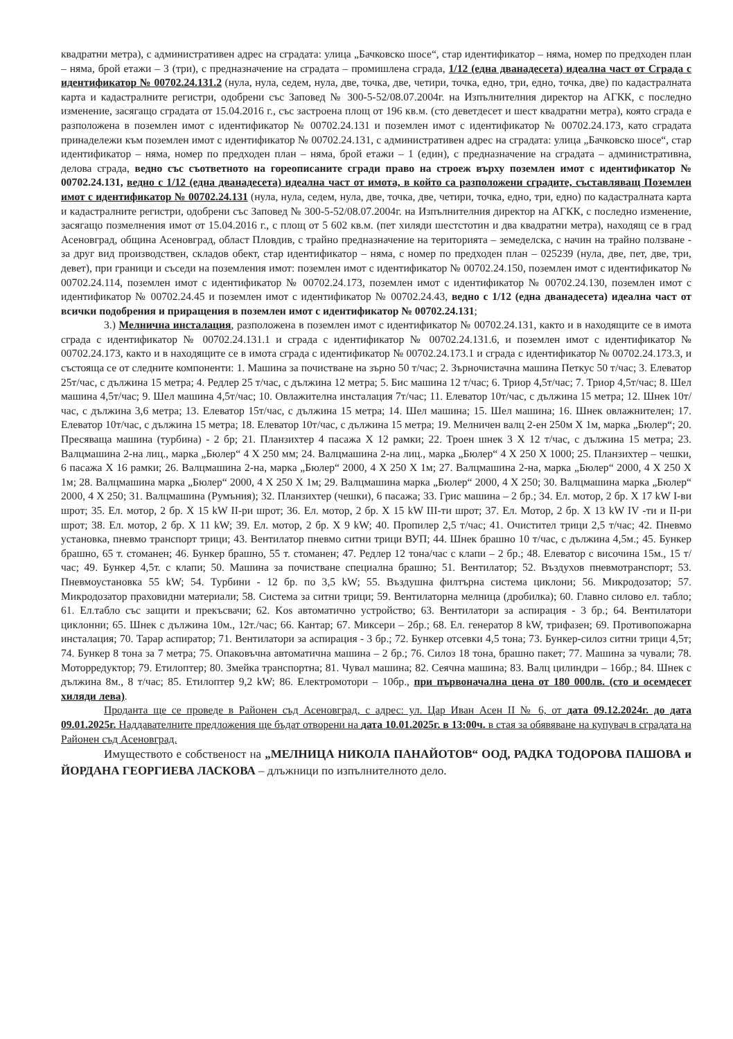квадратни метра), с административен адрес на сградата: улица „Бачковско шосе“, стар идентификатор – няма, номер по предходен план – няма, брой етажи – 3 (три), с предназначение на сградата – промишлена сграда, 1/12 (една дванадесета) идеална част от Сграда с идентификатор № 00702.24.131.2 (нула, нула, седем, нула, две, точка, две, четири, точка, едно, три, едно, точка, две) по кадастралната карта и кадастралните регистри, одобрени със Заповед № 300-5-52/08.07.2004г. на Изпълнителния директор на АГКК, с последно изменение, засягащо сградата от 15.04.2016 г., със застроена площ от 196 кв.м. (сто деветдесет и шест квадратни метра), която сграда е разположена в поземлен имот с идентификатор № 00702.24.131 и поземлен имот с идентификатор № 00702.24.173, като сградата принадележи към поземлен имот с идентификатор № 00702.24.131, с административен адрес на сградата: улица „Бачковско шосе“, стар идентификатор – няма, номер по предходен план – няма, брой етажи – 1 (един), с предназначение на сградата – административна, делова сграда, ведно със съответното на гореописаните сгради право на строеж върху поземлен имот с идентификатор № 00702.24.131, ведно с 1/12 (една дванадесета) идеална част от имота, в който са разположени сградите, съставляващ Поземлен имот с идентификатор № 00702.24.131 (нула, нула, седем, нула, две, точка, две, четири, точка, едно, три, едно) по кадастралната карта и кадастралните регистри, одобрени със Заповед № 300-5-52/08.07.2004г. на Изпълнителния директор на АГКК, с последно изменение, засягащо позмелнения имот от 15.04.2016 г., с площ от 5 602 кв.м. (пет хиляди шестстотин и два квадратни метра), находящ се в град Асеновград, община Асеновград, област Пловдив, с трайно предназначение на територията – земеделска, с начин на трайно ползване - за друг вид производствен, складов обект, стар идентификатор – няма, с номер по предходен план – 025239 (нула, две, пет, две, три, девет), при граници и съседи на поземления имот: поземлен имот с идентификатор № 00702.24.150, поземлен имот с идентификатор № 00702.24.114, поземлен имот с идентификатор № 00702.24.173, поземлен имот с идентификатор № 00702.24.130, поземлен имот с идентификатор № 00702.24.45 и поземлен имот с идентификатор № 00702.24.43, ведно с 1/12 (една дванадесета) идеална част от всички подобрения и приращения в поземлен имот с идентификатор № 00702.24.131;
3.) Мелнична инсталация, разположена в поземлен имот с идентификатор № 00702.24.131, както и в находящите се в имота сграда с идентификатор № 00702.24.131.1 и сграда с идентификатор № 00702.24.131.6, и поземлен имот с идентификатор № 00702.24.173, както и в находящите се в имота сграда с идентификатор № 00702.24.173.1 и сграда с идентификатор № 00702.24.173.3, и състояща се от следните компоненти: 1. Машина за почистване на зърно 50 т/час; 2. Зърночистачна машина Петкус 50 т/час; 3. Елеватор 25т/час, с дължина 15 метра; 4. Редлер 25 т/час, с дължина 12 метра; 5. Бис машина 12 т/час; 6. Триор 4,5т/час; 7. Триор 4,5т/час; 8. Шел машина 4,5т/час; 9. Шел машина 4,5т/час; 10. Овлажителна инсталация 7т/час; 11. Елеватор 10т/час, с дължина 15 метра; 12. Шнек 10т/час, с дължина 3,6 метра; 13. Елеватор 15т/час, с дължина 15 метра; 14. Шел машина; 15. Шел машина; 16. Шнек овлажнителен; 17. Елеватор 10т/час, с дължина 15 метра; 18. Елеватор 10т/час, с дължина 15 метра; 19. Мелничен валц 2-ен 250м X 1м, марка „Бюлер“; 20. Пресяваща машина (турбина) - 2 бр; 21. Планзихтер 4 пасажа X 12 рамки; 22. Троен шнек 3 X 12 т/час, с дължина 15 метра; 23. Валцмашина 2-на лиц., марка „Бюлер“ 4 X 250 мм; 24. Валцмашина 2-на лиц., марка „Бюлер“ 4 X 250 X 1000; 25. Планзихтер – чешки, 6 пасажа X 16 рамки; 26. Валцмашина 2-на, марка „Бюлер“ 2000, 4 X 250 X 1м; 27. Валцмашина 2-на, марка „Бюлер“ 2000, 4 X 250 X 1м; 28. Валцмашина марка „Бюлер“ 2000, 4 X 250 X 1м; 29. Валцмашина марка „Бюлер“ 2000, 4 X 250; 30. Валцмашина марка „Бюлер“ 2000, 4 X 250; 31. Валцмашина (Румъния); 32. Планзихтер (чешки), 6 пасажа; 33. Грис машина – 2 бр.; 34. Ел. мотор, 2 бр. X 17 kW I-ви шрот; 35. Ел. мотор, 2 бр. X 15 kW II-ри шрот; 36. Ел. мотор, 2 бр. X 15 kW III-ти шрот; 37. Ел. Мотор, 2 бр. X 13 kW IV -ти и II-ри шрот; 38. Ел. мотор, 2 бр. X 11 kW; 39. Ел. мотор, 2 бр. X 9 kW; 40. Пропилер 2,5 т/час; 41. Очистител трици 2,5 т/час; 42. Пневмо установка, пневмо транспорт трици; 43. Вентилатор пневмо ситни трици ВУП; 44. Шнек брашно 10 т/час, с дължина 4,5м.; 45. Бункер брашно, 65 т. стоманен; 46. Бункер брашно, 55 т. стоманен; 47. Редлер 12 тона/час с клапи – 2 бр.; 48. Елеватор с височина 15м., 15 т/час; 49. Бункер 4,5т. с клапи; 50. Машина за почистване специална брашно; 51. Вентилатор; 52. Въздухов пневмотранспорт; 53. Пневмоустановка 55 kW; 54. Турбини - 12 бр. по 3,5 kW; 55. Въздушна филтърна система циклони; 56. Микродозатор; 57. Микродозатор праховидни материали; 58. Система за ситни трици; 59. Вентилаторна мелница (дробилка); 60. Главно силово ел. табло; 61. Ел.табло със защити и прекъсвачи; 62. Kos автоматично устройство; 63. Вентилатори за аспирация - 3 бр.; 64. Вентилатори циклонни; 65. Шнек с дължина 10м., 12т./час; 66. Кантар; 67. Миксери – 2бр.; 68. Ел. генератор 8 kW, трифазен; 69. Противопожарна инсталация; 70. Тарар аспиратор; 71. Вентилатори за аспирация - 3 бр.; 72. Бункер отсевки 4,5 тона; 73. Бункер-силоз ситни трици 4,5т; 74. Бункер 8 тона за 7 метра; 75. Опаковъчна автоматична машина – 2 бр.; 76. Силоз 18 тона, брашно пакет; 77. Машина за чували; 78. Моторредуктор; 79. Етилоптер; 80. Змейка транспортна; 81. Чувал машина; 82. Сеячна машина; 83. Валц цилиндри – 16бр.; 84. Шнек с дължина 8м., 8 т/час; 85. Етилоптер 9,2 kW; 86. Електромотори – 10бр., при първоначална цена от 180 000лв. (сто и осемдесет хиляди лева).
Проданта ще се проведе в Районен съд Асеновград, с адрес: ул. Цар Иван Асен II № 6, от дата 09.12.2024г. до дата 09.01.2025г. Наддавателните предложения ще бъдат отворени на дата 10.01.2025г. в 13:00ч. в стая за обявяване на купувач в сградата на Районен съд Асеновград.
Имуществото е собственост на „МЕЛНИЦА НИКОЛА ПАНАЙОТОВ“ ООД, РАДКА ТОДОРОВА ПАШОВА и ЙОРДАНА ГЕОРГИЕВА ЛАСКОВА – длъжници по изпълнителното дело.